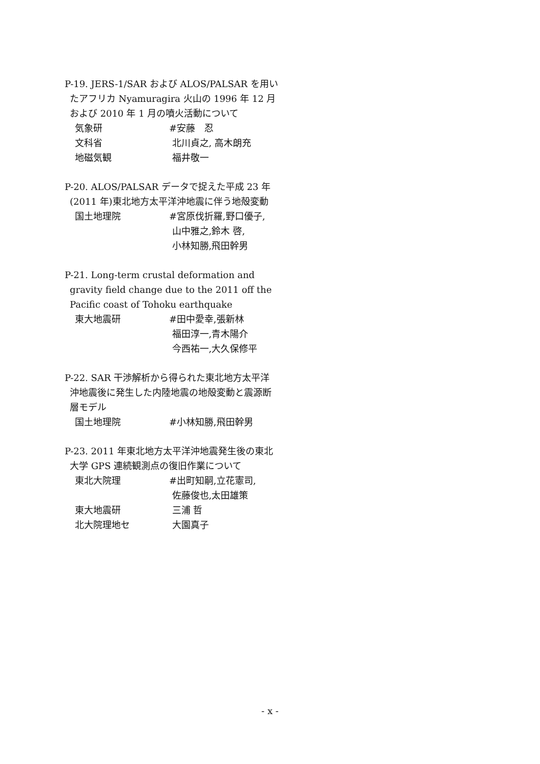P-19. JERS-1/SAR および ALOS/PALSAR を用いたアフリカ Nyamuragira 火山の 1996 年 12 月および 2010 年 1 月の噴火活動について
気象研 #安藤　忍
文科省 北川貞之, 高木朗充
地磁気観 福井敬一
P-20. ALOS/PALSAR データで捉えた平成 23 年(2011 年)東北地方太平洋沖地震に伴う地殻変動
国土地理院 #宮原伐折羅,野口優子,
山中雅之,鈴木 啓,
小林知勝,飛田幹男
P-21. Long-term crustal deformation and gravity field change due to the 2011 off the Pacific coast of Tohoku earthquake
東大地震研 #田中愛幸,張新林
福田淳一,青木陽介
今西祐一,大久保修平
P-22. SAR 干渉解析から得られた東北地方太平洋沖地震後に発生した内陸地震の地殻変動と震源断層モデル
国土地理院 #小林知勝,飛田幹男
P-23. 2011 年東北地方太平洋沖地震発生後の東北大学 GPS 連続観測点の復旧作業について
東北大院理 #出町知嗣,立花憲司,
佐藤俊也,太田雄策
東大地震研 三浦 哲
北大院理地セ 大園真子
- x -